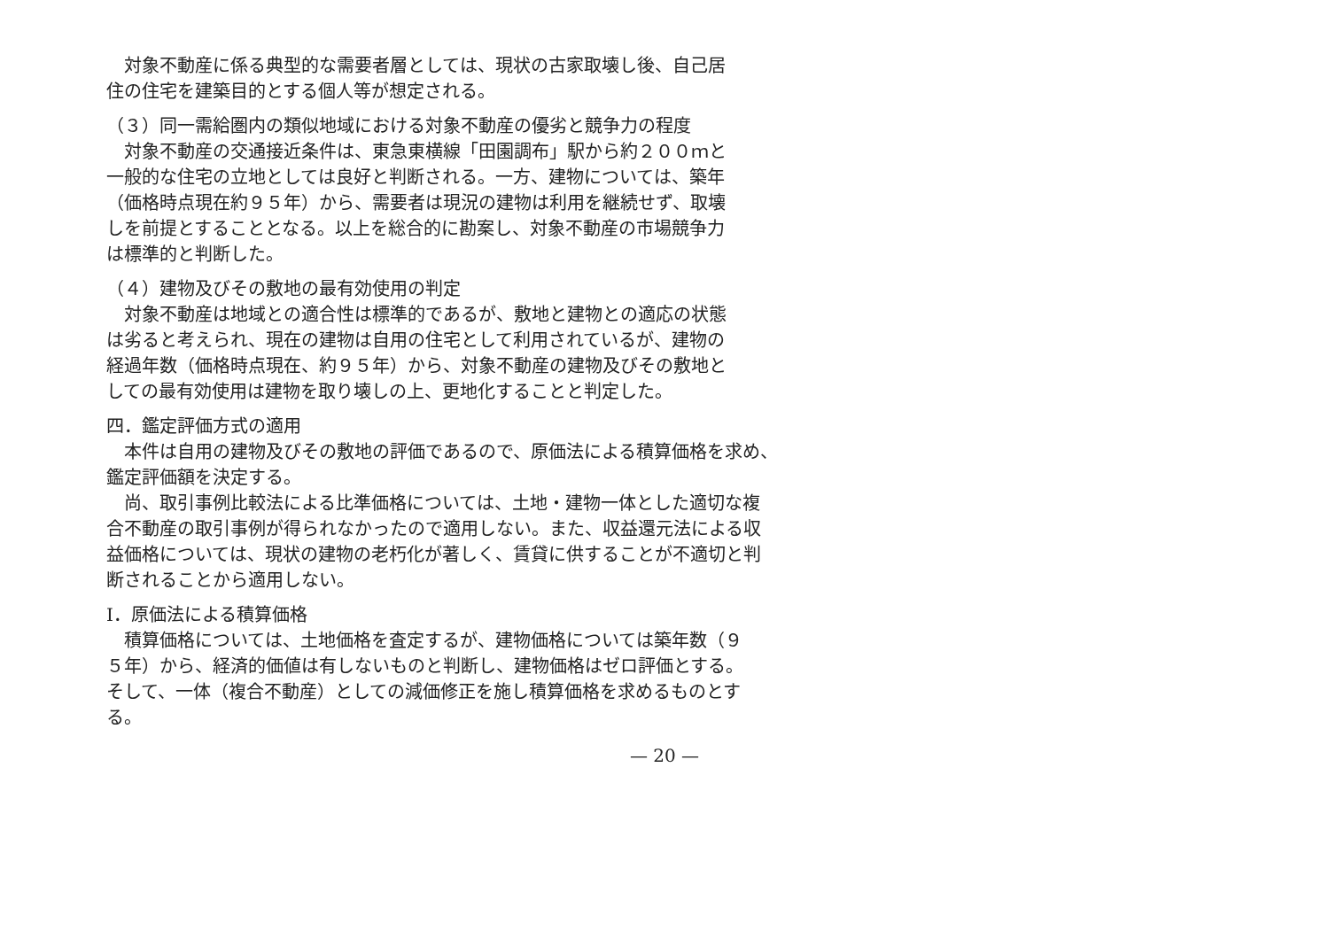対象不動産に係る典型的な需要者層としては、現状の古家取壊し後、自己居
住の住宅を建築目的とする個人等が想定される。
（３）同一需給圏内の類似地域における対象不動産の優劣と競争力の程度
対象不動産の交通接近条件は、東急東横線「田園調布」駅から約２００ｍと
一般的な住宅の立地としては良好と判断される。一方、建物については、築年
（価格時点現在約９５年）から、需要者は現況の建物は利用を継続せず、取壊
しを前提とすることとなる。以上を総合的に勘案し、対象不動産の市場競争力
は標準的と判断した。
（４）建物及びその敷地の最有効使用の判定
対象不動産は地域との適合性は標準的であるが、敷地と建物との適応の状態
は劣ると考えられ、現在の建物は自用の住宅として利用されているが、建物の
経過年数（価格時点現在、約９５年）から、対象不動産の建物及びその敷地と
しての最有効使用は建物を取り壊しの上、更地化することと判定した。
四．鑑定評価方式の適用
本件は自用の建物及びその敷地の評価であるので、原価法による積算価格を求め、
鑑定評価額を決定する。
尚、取引事例比較法による比準価格については、土地・建物一体とした適切な複
合不動産の取引事例が得られなかったので適用しない。また、収益還元法による収
益価格については、現状の建物の老朽化が著しく、賃貸に供することが不適切と判
断されることから適用しない。
Ⅰ．原価法による積算価格
積算価格については、土地価格を査定するが、建物価格については築年数（９
５年）から、経済的価値は有しないものと判断し、建物価格はゼロ評価とする。
そして、一体（複合不動産）としての減価修正を施し積算価格を求めるものとす
る。
— 20 —